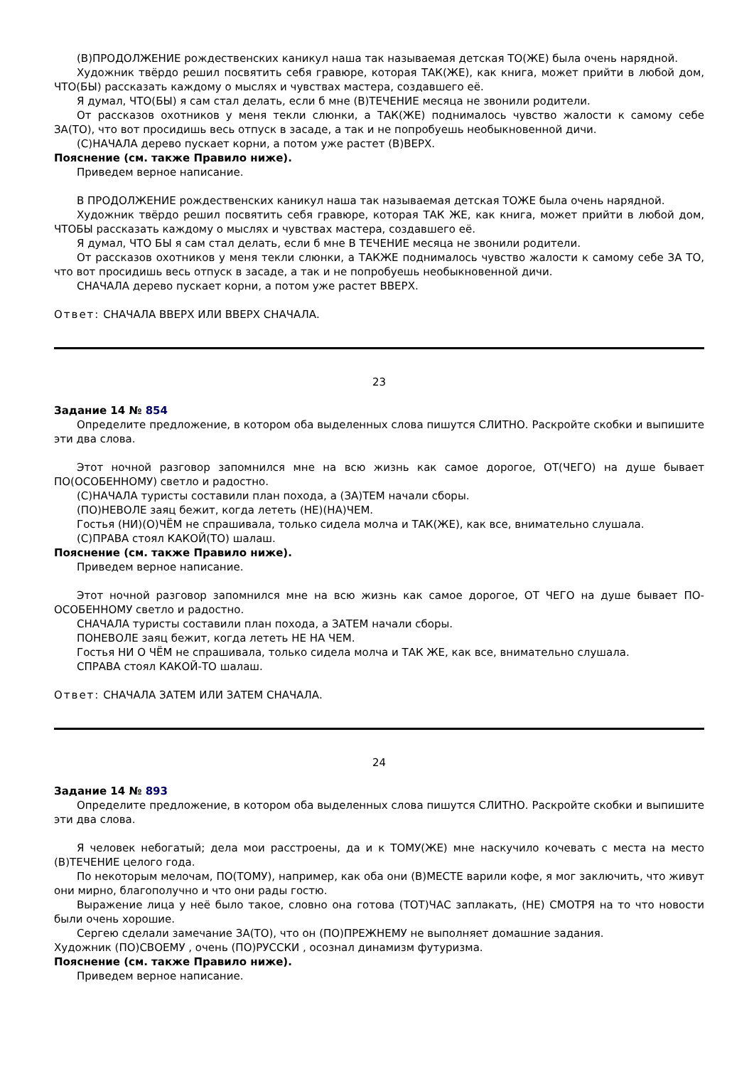(В)ПРОДОЛЖЕНИЕ рождественских каникул наша так называемая детская ТО(ЖЕ) была очень нарядной.
Художник твёрдо решил посвятить себя гравюре, которая ТАК(ЖЕ), как книга, может прийти в любой дом, ЧТО(БЫ) рассказать каждому о мыслях и чувствах мастера, создавшего её.
Я думал, ЧТО(БЫ) я сам стал делать, если б мне (В)ТЕЧЕНИЕ месяца не звонили родители.
От рассказов охотников у меня текли слюнки, а ТАК(ЖЕ) поднималось чувство жалости к самому себе ЗА(ТО), что вот просидишь весь отпуск в засаде, а так и не попробуешь необыкновенной дичи.
(С)НАЧАЛА дерево пускает корни, а потом уже растет (В)ВЕРХ.
Пояснение (см. также Правило ниже).
Приведем верное написание.
В ПРОДОЛЖЕНИЕ рождественских каникул наша так называемая детская ТОЖЕ была очень нарядной.
Художник твёрдо решил посвятить себя гравюре, которая ТАК ЖЕ, как книга, может прийти в любой дом, ЧТОБЫ рассказать каждому о мыслях и чувствах мастера, создавшего её.
Я думал, ЧТО БЫ я сам стал делать, если б мне В ТЕЧЕНИЕ месяца не звонили родители.
От рассказов охотников у меня текли слюнки, а ТАКЖЕ поднималось чувство жалости к самому себе ЗА ТО, что вот просидишь весь отпуск в засаде, а так и не попробуешь необыкновенной дичи.
СНАЧАЛА дерево пускает корни, а потом уже растет ВВЕРХ.
Ответ: СНАЧАЛА ВВЕРХ ИЛИ ВВЕРХ СНАЧАЛА.
23
Задание 14 № 854
Определите предложение, в котором оба выделенных слова пишутся СЛИТНО. Раскройте скобки и выпишите эти два слова.
Этот ночной разговор запомнился мне на всю жизнь как самое дорогое, ОТ(ЧЕГО) на душе бывает ПО(ОСОБЕННОМУ) светло и радостно.
(С)НАЧАЛА туристы составили план похода, а (ЗА)ТЕМ начали сборы.
(ПО)НЕВОЛЕ заяц бежит, когда лететь (НЕ)(НА)ЧЕМ.
Гостья (НИ)(О)ЧЁМ не спрашивала, только сидела молча и ТАК(ЖЕ), как все, внимательно слушала.
(С)ПРАВА стоял КАКОЙ(ТО) шалаш.
Пояснение (см. также Правило ниже).
Приведем верное написание.
Этот ночной разговор запомнился мне на всю жизнь как самое дорогое, ОТ ЧЕГО на душе бывает ПО-ОСОБЕННОМУ светло и радостно.
СНАЧАЛА туристы составили план похода, а ЗАТЕМ начали сборы.
ПОНЕВОЛЕ заяц бежит, когда лететь НЕ НА ЧЕМ.
Гостья НИ О ЧЁМ не спрашивала, только сидела молча и ТАК ЖЕ, как все, внимательно слушала.
СПРАВА стоял КАКОЙ-ТО шалаш.
Ответ: СНАЧАЛА ЗАТЕМ ИЛИ ЗАТЕМ СНАЧАЛА.
24
Задание 14 № 893
Определите предложение, в котором оба выделенных слова пишутся СЛИТНО. Раскройте скобки и выпишите эти два слова.
Я человек небогатый; дела мои расстроены, да и к ТОМУ(ЖЕ) мне наскучило кочевать с места на место (В)ТЕЧЕНИЕ целого года.
По некоторым мелочам, ПО(ТОМУ), например, как оба они (В)МЕСТЕ варили кофе, я мог заключить, что живут они мирно, благополучно и что они рады гостю.
Выражение лица у неё было такое, словно она готова (ТОТ)ЧАС заплакать, (НЕ) СМОТРЯ на то что новости были очень хорошие.
Сергею сделали замечание ЗА(ТО), что он (ПО)ПРЕЖНЕМУ не выполняет домашние задания.
Художник (ПО)СВОЕМУ , очень (ПО)РУССКИ , осознал динамизм футуризма.
Пояснение (см. также Правило ниже).
Приведем верное написание.